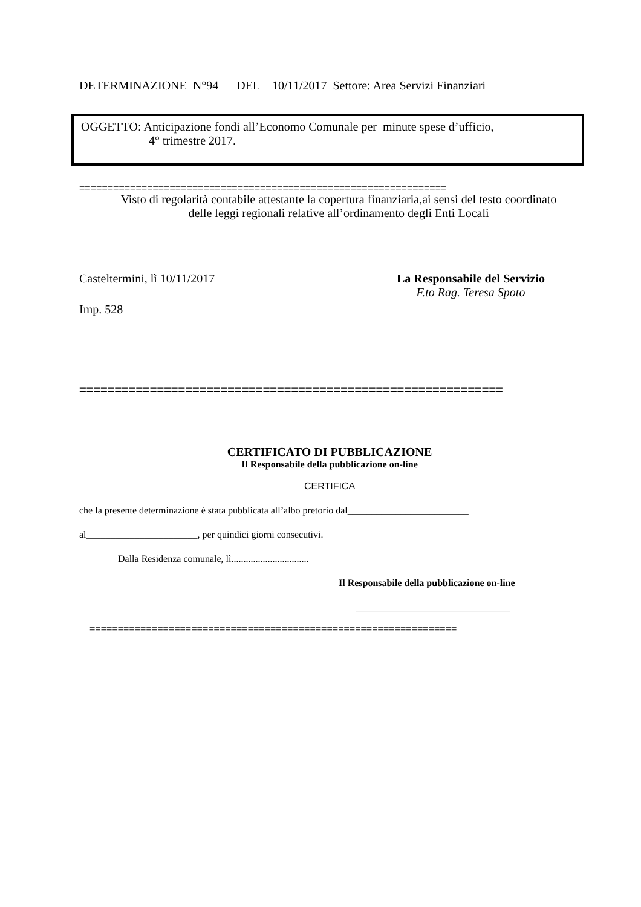DETERMINAZIONE N°94 DEL 10/11/2017 Settore: Area Servizi Finanziari
OGGETTO: Anticipazione fondi all’Economo Comunale per minute spese d’ufficio,
4° trimestre 2017.
=================================================================
Visto di regolarità contabile attestante la copertura finanziaria,ai sensi del testo coordinato
delle leggi regionali relative all’ordinamento degli Enti Locali
Casteltermini, lì 10/11/2017 La Responsabile del Servizio
F.to Rag. Teresa Spoto
Imp. 528
============================================================
CERTIFICATO DI PUBBLICAZIONE
Il Responsabile della pubblicazione on-line
CERTIFICA
che la presente determinazione è stata pubblicata all’albo pretorio dal_________________________
al_______________________, per quindici giorni consecutivi.
Dalla Residenza comunale, lì................................
Il Responsabile della pubblicazione on-line
________________________________
=================================================================